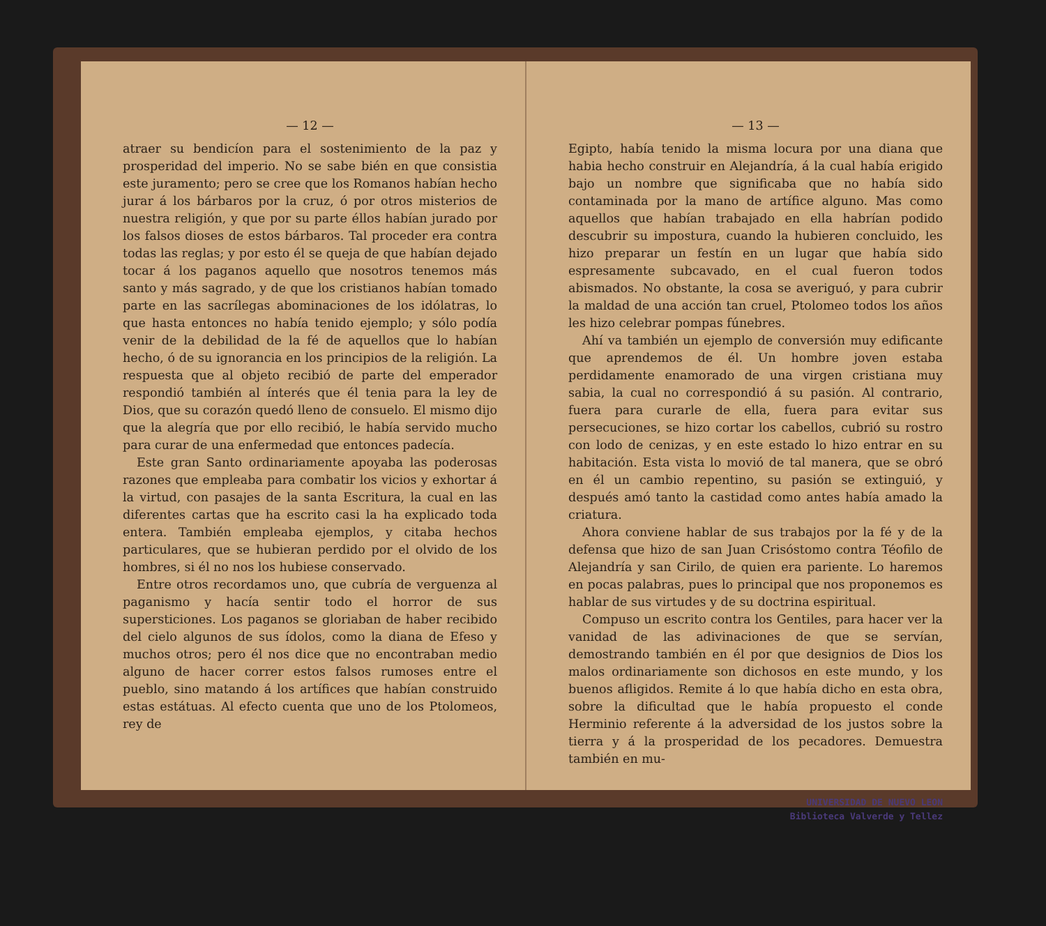— 12 —
atraer su bendicíon para el sostenimiento de la paz y prosperidad del imperio. No se sabe bién en que consistia este juramento; pero se cree que los Romanos habían hecho jurar á los bárbaros por la cruz, ó por otros misterios de nuestra religión, y que por su parte éllos habían jurado por los falsos dioses de estos bárbaros. Tal proceder era contra todas las reglas; y por esto él se queja de que habían dejado tocar á los paganos aquello que nosotros tenemos más santo y más sagrado, y de que los cristianos habían tomado parte en las sacrílegas abominaciones de los idólatras, lo que hasta entonces no había tenido ejemplo; y sólo podía venir de la debilidad de la fé de aquellos que lo habían hecho, ó de su ignorancia en los principios de la religión. La respuesta que al objeto recibió de parte del emperador respondió también al ínterés que él tenia para la ley de Dios, que su corazón quedó lleno de consuelo. El mismo dijo que la alegría que por ello recibió, le había servido mucho para curar de una enfermedad que entonces padecía.
Este gran Santo ordinariamente apoyaba las poderosas razones que empleaba para combatir los vicios y exhortar á la virtud, con pasajes de la santa Escritura, la cual en las diferentes cartas que ha escrito casi la ha explicado toda entera. También empleaba ejemplos, y citaba hechos particulares, que se hubieran perdido por el olvido de los hombres, si él no nos los hubiese conservado.
Entre otros recordamos uno, que cubría de verguenza al paganismo y hacía sentir todo el horror de sus supersticiones. Los paganos se gloriaban de haber recibido del cielo algunos de sus ídolos, como la diana de Efeso y muchos otros; pero él nos dice que no encontraban medio alguno de hacer correr estos falsos rumoses entre el pueblo, sino matando á los artífices que habían construido estas estátuas. Al efecto cuenta que uno de los Ptolomeos, rey de
— 13 —
Egipto, había tenido la misma locura por una diana que habia hecho construir en Alejandría, á la cual había erigido bajo un nombre que significaba que no había sido contaminada por la mano de artífice alguno. Mas como aquellos que habían trabajado en ella habrían podido descubrir su impostura, cuando la hubieren concluido, les hizo preparar un festín en un lugar que había sido espresamente subcavado, en el cual fueron todos abismados. No obstante, la cosa se averiguó, y para cubrir la maldad de una acción tan cruel, Ptolomeo todos los años les hizo celebrar pompas fúnebres.
Ahí va también un ejemplo de conversión muy edificante que aprendemos de él. Un hombre joven estaba perdidamente enamorado de una virgen cristiana muy sabia, la cual no correspondió á su pasión. Al contrario, fuera para curarle de ella, fuera para evitar sus persecuciones, se hizo cortar los cabellos, cubrió su rostro con lodo de cenizas, y en este estado lo hizo entrar en su habitación. Esta vista lo movió de tal manera, que se obró en él un cambio repentino, su pasión se extinguió, y después amó tanto la castidad como antes había amado la criatura.
Ahora conviene hablar de sus trabajos por la fé y de la defensa que hizo de san Juan Crisóstomo contra Téofilo de Alejandría y san Cirilo, de quien era pariente. Lo haremos en pocas palabras, pues lo principal que nos proponemos es hablar de sus virtudes y de su doctrina espiritual.
Compuso un escrito contra los Gentiles, para hacer ver la vanidad de las adivinaciones de que se servían, demostrando también en él por que designios de Dios los malos ordinariamente son dichosos en este mundo, y los buenos afligidos. Remite á lo que había dicho en esta obra, sobre la dificultad que le había propuesto el conde Herminio referente á la adversidad de los justos sobre la tierra y á la prosperidad de los pecadores. Demuestra también en mu-
UNIVERSIDAD DE NUEVO LEON
Biblioteca Valverde y Tellez